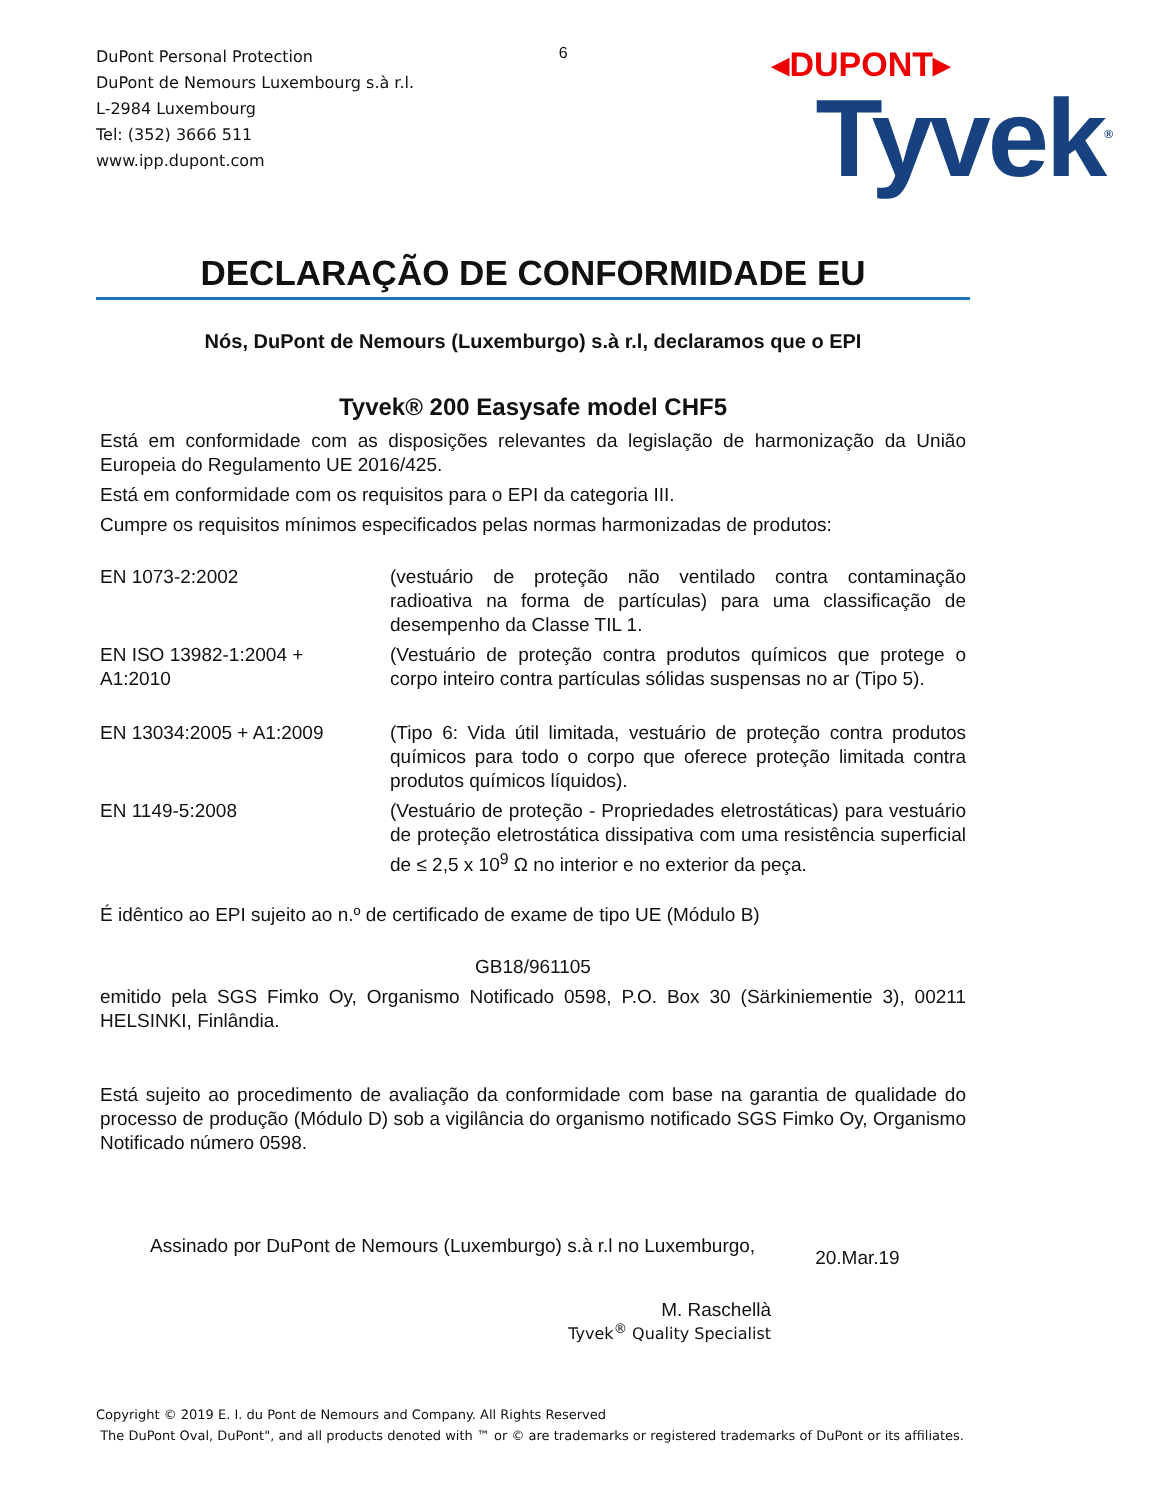DuPont Personal Protection
DuPont de Nemours Luxembourg s.à r.l.
L-2984 Luxembourg
Tel: (352) 3666 511
www.ipp.dupont.com
6
◂DUPONT▸
Tyvek<sup>®</sup>
DECLARAÇÃO DE CONFORMIDADE EU
Nós, DuPont de Nemours (Luxemburgo) s.à r.l, declaramos que o EPI
Tyvek® 200 Easysafe model CHF5
Está em conformidade com as disposições relevantes da legislação de harmonização da União Europeia do Regulamento UE 2016/425.
Está em conformidade com os requisitos para o EPI da categoria III.
Cumpre os requisitos mínimos especificados pelas normas harmonizadas de produtos:
| EN 1073-2:2002 | (vestuário de proteção não ventilado contra contaminação radioativa na forma de partículas) para uma classificação de desempenho da Classe TIL 1. |
| EN ISO 13982-1:2004 + A1:2010 | (Vestuário de proteção contra produtos químicos que protege o corpo inteiro contra partículas sólidas suspensas no ar (Tipo 5). |
| EN 13034:2005 + A1:2009 | (Tipo 6: Vida útil limitada, vestuário de proteção contra produtos químicos para todo o corpo que oferece proteção limitada contra produtos químicos líquidos). |
| EN 1149-5:2008 | (Vestuário de proteção - Propriedades eletrostáticas) para vestuário de proteção eletrostática dissipativa com uma resistência superficial de ≤ 2,5 x 10<sup>9</sup> Ω no interior e no exterior da peça. |
É idêntico ao EPI sujeito ao n.º de certificado de exame de tipo UE (Módulo B)
GB18/961105
emitido pela SGS Fimko Oy, Organismo Notificado 0598, P.O. Box 30 (Särkiniementie 3), 00211 HELSINKI, Finlândia.
Está sujeito ao procedimento de avaliação da conformidade com base na garantia de qualidade do processo de produção (Módulo D) sob a vigilância do organismo notificado SGS Fimko Oy, Organismo Notificado número 0598.
Assinado por DuPont de Nemours (Luxemburgo) s.à r.l no Luxemburgo, 20.Mar.19
M. Raschellà
Tyvek<sup>®</sup> Quality Specialist
Copyright © 2019 E. I. du Pont de Nemours and Company. All Rights Reserved
The DuPont Oval, DuPont", and all products denoted with ™ or © are trademarks or registered trademarks of DuPont or its affiliates.